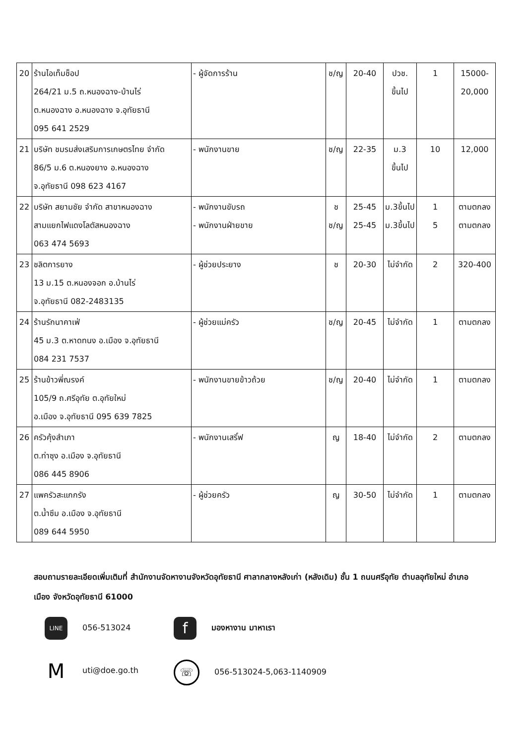| 20 | ร้านไอเท็มช็อป 264/21 ม.5 ถ.หนองฉาง-บ้านไร่ ต.หนองฉาง อ.หนองฉาง จ.อุทัยธานี 095 641 2529 | - ผู้จัดการร้าน | ช/ญ | 20-40 | ปวช. ขึ้นไป | 1 | 15000- 20,000 |
| 21 | บริษัท ชมรมส่งเสริมการเกษตรไทย จำกัด 86/5 ม.6 ต.หนองยาง อ.หนองฉาง จ.อุทัยธานี 098 623 4167 | - พนักงานขาย | ช/ญ | 22-35 | ม.3 ขึ้นไป | 10 | 12,000 |
| 22 | บริษัท สยามชัย จำกัด สาขาหนองฉาง สามแยกไฟแดงโลตัสหนองฉาง 063 474 5693 | - พนักงานขับรถ - พนักงานฝ่ายขาย | ช ช/ญ | 25-45 25-45 | ม.3ขึ้นไป ม.3ขึ้นไป | 1 5 | ตามตกลง ตามตกลง |
| 23 | ชลิตการยาง 13 ม.15 ต.หนองจอก อ.บ้านไร่ จ.อุทัยธานี 082-2483135 | - ผู้ช่วยประยาง | ช | 20-30 | ไม่จำกัด | 2 | 320-400 |
| 24 | ร้านรักนาคาเฟ่ 45 ม.3 ต.หาดทนง อ.เมือง จ.อุทัยธานี 084 231 7537 | - ผู้ช่วยแม่ครัว | ช/ญ | 20-45 | ไม่จำกัด | 1 | ตามตกลง |
| 25 | ร้านข้าวพี่ณรงค์ 105/9 ถ.ศรีอุทัย ต.อุทัยใหม่ อ.เมือง จ.อุทัยธานี 095 639 7825 | - พนักงานขายข้าวถ้วย | ช/ญ | 20-40 | ไม่จำกัด | 1 | ตามตกลง |
| 26 | ครัวคุ้งสำเภา ต.ท่าซุง อ.เมือง จ.อุทัยธานี 086 445 8906 | - พนักงานเสริ์ฟ | ญ | 18-40 | ไม่จำกัด | 2 | ตามตกลง |
| 27 | แพครัวสะแกกรัง ต.น้ำซึม อ.เมือง จ.อุทัยธานี 089 644 5950 | - ผู้ช่วยครัว | ญ | 30-50 | ไม่จำกัด | 1 | ตามตกลง |
สอบถามรายละเอียดเพิ่มเติมที่ สำนักงานจัดหางานจังหวัดอุทัยธานี ศาลากลางหลังเก่า (หลังเดิม) ชั้น 1 ถนนศรีอุทัย ตำบลอุทัยใหม่ อำเภอเมือง จังหวัดอุทัยธานี 61000
LINE 056-513024
fมองหางาน มาหาเรา
Muti@doe.go.th
☏ 056-513024-5,063-1140909